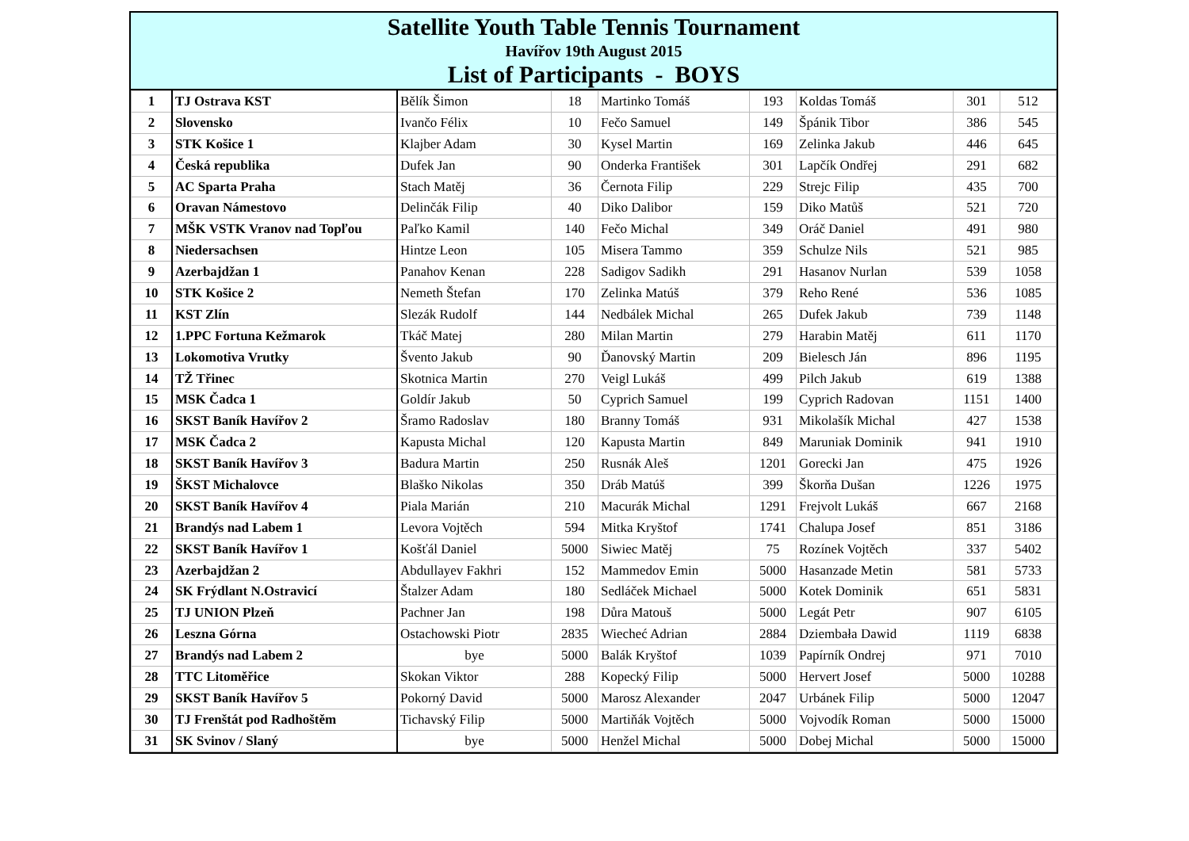Satellite Youth Table Tennis Tournament
Havířov 19th August 2015
List of Participants - BOYS
| 1 | TJ Ostrava KST | Bělík Šimon | 18 | Martinko Tomáš | 193 | Koldas Tomáš | 301 | 512 |
| 2 | Slovensko | Ivančo Félix | 10 | Fečo Samuel | 149 | Špánik Tibor | 386 | 545 |
| 3 | STK Košice 1 | Klajber Adam | 30 | Kysel Martin | 169 | Zelinka Jakub | 446 | 645 |
| 4 | Česká republika | Dufek Jan | 90 | Onderka František | 301 | Lapčík Ondřej | 291 | 682 |
| 5 | AC Sparta Praha | Stach Matěj | 36 | Černota Filip | 229 | Strejc Filip | 435 | 700 |
| 6 | Oravan Námestovo | Delinčák Filip | 40 | Diko Dalibor | 159 | Diko Matůš | 521 | 720 |
| 7 | MŠK VSTK Vranov nad Topľou | Paľko Kamil | 140 | Fečo Michal | 349 | Oráč Daniel | 491 | 980 |
| 8 | Niedersachsen | Hintze Leon | 105 | Misera Tammo | 359 | Schulze Nils | 521 | 985 |
| 9 | Azerbajdžan 1 | Panahov Kenan | 228 | Sadigov Sadikh | 291 | Hasanov Nurlan | 539 | 1058 |
| 10 | STK Košice 2 | Nemeth Štefan | 170 | Zelinka Matúš | 379 | Reho René | 536 | 1085 |
| 11 | KST Zlín | Slezák Rudolf | 144 | Nedbálek Michal | 265 | Dufek Jakub | 739 | 1148 |
| 12 | 1.PPC Fortuna Kežmarok | Tkáč Matej | 280 | Milan Martin | 279 | Harabin Matěj | 611 | 1170 |
| 13 | Lokomotiva Vrutky | Švento Jakub | 90 | Ďanovský Martin | 209 | Bielesch Ján | 896 | 1195 |
| 14 | TŽ Třinec | Skotnica Martin | 270 | Veigl Lukáš | 499 | Pilch Jakub | 619 | 1388 |
| 15 | MSK Čadca 1 | Goldír Jakub | 50 | Cyprich Samuel | 199 | Cyprich Radovan | 1151 | 1400 |
| 16 | SKST Baník Havířov 2 | Šramo Radoslav | 180 | Branny Tomáš | 931 | Mikolašík Michal | 427 | 1538 |
| 17 | MSK Čadca 2 | Kapusta Michal | 120 | Kapusta Martin | 849 | Maruniak Dominik | 941 | 1910 |
| 18 | SKST Baník Havířov 3 | Badura Martin | 250 | Rusnák Aleš | 1201 | Gorecki Jan | 475 | 1926 |
| 19 | ŠKST Michalovce | Blaško Nikolas | 350 | Dráb Matúš | 399 | Škorňa Dušan | 1226 | 1975 |
| 20 | SKST Baník Havířov 4 | Piala Marián | 210 | Macurák Michal | 1291 | Frejvolt Lukáš | 667 | 2168 |
| 21 | Brandýs nad Labem 1 | Levora Vojtěch | 594 | Mitka Kryštof | 1741 | Chalupa Josef | 851 | 3186 |
| 22 | SKST Baník Havířov 1 | Košťál Daniel | 5000 | Siwiec Matěj | 75 | Rozínek Vojtěch | 337 | 5402 |
| 23 | Azerbajdžan 2 | Abdullayev Fakhri | 152 | Mammedov Emin | 5000 | Hasanzade Metin | 581 | 5733 |
| 24 | SK Frýdlant N.Ostravicí | Štalzer Adam | 180 | Sedláček Michael | 5000 | Kotek Dominik | 651 | 5831 |
| 25 | TJ UNION Plzeň | Pachner Jan | 198 | Důra Matouš | 5000 | Legát Petr | 907 | 6105 |
| 26 | Leszna Górna | Ostachowski Piotr | 2835 | Wiecheć Adrian | 2884 | Dziembała Dawid | 1119 | 6838 |
| 27 | Brandýs nad Labem 2 | bye | 5000 | Balák Kryštof | 1039 | Papírník Ondrej | 971 | 7010 |
| 28 | TTC Litoměřice | Skokan Viktor | 288 | Kopecký Filip | 5000 | Hervert Josef | 5000 | 10288 |
| 29 | SKST Baník Havířov 5 | Pokorný David | 5000 | Marosz Alexander | 2047 | Urbánek Filip | 5000 | 12047 |
| 30 | TJ Frenštát pod Radhoštěm | Tichavský Filip | 5000 | Martiňák Vojtěch | 5000 | Vojvodík Roman | 5000 | 15000 |
| 31 | SK Svinov / Slaný | bye | 5000 | Henžel Michal | 5000 | Dobej Michal | 5000 | 15000 |